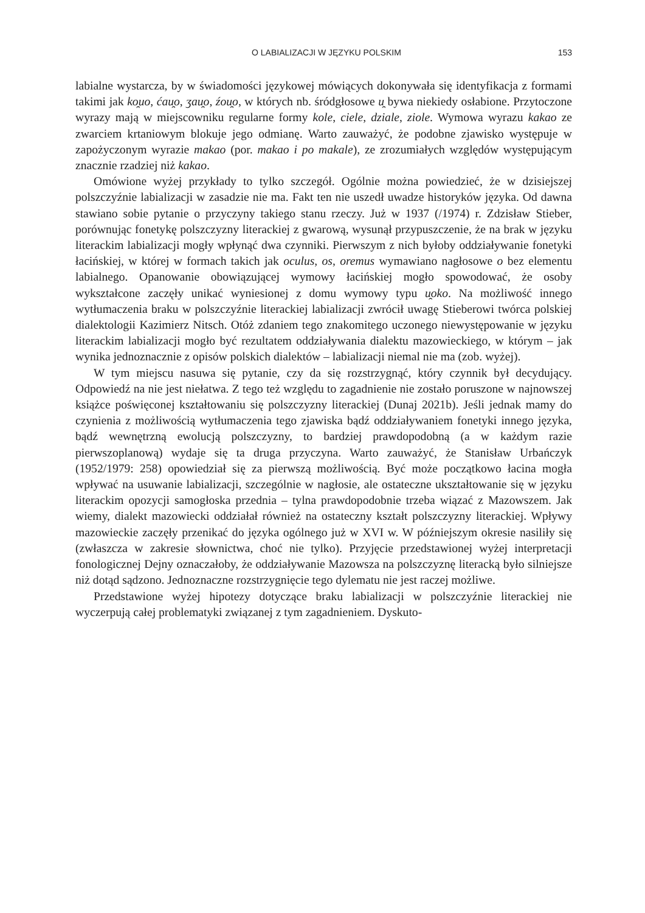O LABIALIZACJI W JĘZYKU POLSKIM 153
labialne wystarcza, by w świadomości językowej mówiących dokonywała się identyfikacja z formami takimi jak ko̯uo, ćau̯o, ʒau̯o, źou̯o, w których nb. śródgłosowe u̯ bywa niekiedy osłabione. Przytoczone wyrazy mają w miejscowniku regularne formy kole, ciele, dziale, ziole. Wymowa wyrazu kakao ze zwarciem krtaniowym blokuje jego odmianę. Warto zauważyć, że podobne zjawisko występuje w zapożyczonym wyrazie makao (por. makao i po makale), ze zrozumiałych względów występującym znacznie rzadziej niż kakao.
Omówione wyżej przykłady to tylko szczegół. Ogólnie można powiedzieć, że w dzisiejszej polszczyźnie labializacji w zasadzie nie ma. Fakt ten nie uszedł uwadze historyków języka. Od dawna stawiano sobie pytanie o przyczyny takiego stanu rzeczy. Już w 1937 (/1974) r. Zdzisław Stieber, porównując fonetykę polszczyzny literackiej z gwarową, wysunął przypuszczenie, że na brak w języku literackim labializacji mogły wpłynąć dwa czynniki. Pierwszym z nich byłoby oddziaływanie fonetyki łacińskiej, w której w formach takich jak oculus, os, oremus wymawiano nagłosowe o bez elementu labialnego. Opanowanie obowiązującej wymowy łacińskiej mogło spowodować, że osoby wykształcone zaczęły unikać wyniesionej z domu wymowy typu u̯oko. Na możliwość innego wytłumaczenia braku w polszczyźnie literackiej labializacji zwrócił uwagę Stieberowi twórca polskiej dialektologii Kazimierz Nitsch. Otóż zdaniem tego znakomitego uczonego niewystępowanie w języku literackim labializacji mogło być rezultatem oddziaływania dialektu mazowieckiego, w którym – jak wynika jednoznacznie z opisów polskich dialektów – labializacji niemal nie ma (zob. wyżej).
W tym miejscu nasuwa się pytanie, czy da się rozstrzygnąć, który czynnik był decydujący. Odpowiedź na nie jest niełatwa. Z tego też względu to zagadnienie nie zostało poruszone w najnowszej książce poświęconej kształtowaniu się polszczyzny literackiej (Dunaj 2021b). Jeśli jednak mamy do czynienia z możliwością wytłumaczenia tego zjawiska bądź oddziaływaniem fonetyki innego języka, bądź wewnętrzną ewolucją polszczyzny, to bardziej prawdopodobną (a w każdym razie pierwszoplanową) wydaje się ta druga przyczyna. Warto zauważyć, że Stanisław Urbańczyk (1952/1979: 258) opowiedział się za pierwszą możliwością. Być może początkowo łacina mogła wpływać na usuwanie labializacji, szczególnie w nagłosie, ale ostateczne ukształtowanie się w języku literackim opozycji samogłoska przednia – tylna prawdopodobnie trzeba wiązać z Mazowszem. Jak wiemy, dialekt mazowiecki oddziałał również na ostateczny kształt polszczyzny literackiej. Wpływy mazowieckie zaczęły przenikać do języka ogólnego już w XVI w. W późniejszym okresie nasiliły się (zwłaszcza w zakresie słownictwa, choć nie tylko). Przyjęcie przedstawionej wyżej interpretacji fonologicznej Dejny oznaczałoby, że oddziaływanie Mazowsza na polszczyznę literacką było silniejsze niż dotąd sądzono. Jednoznaczne rozstrzygnięcie tego dylematu nie jest raczej możliwe.
Przedstawione wyżej hipotezy dotyczące braku labializacji w polszczyźnie literackiej nie wyczerpują całej problematyki związanej z tym zagadnieniem. Dyskuto-